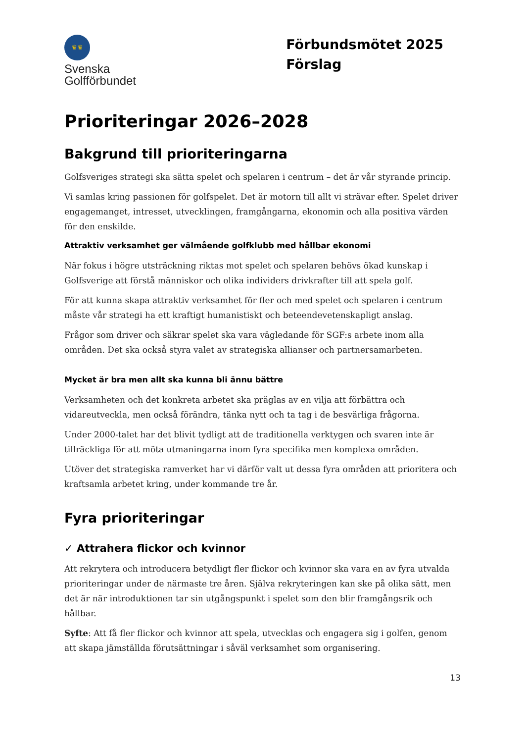♛♛
Svenska
Golfförbundet
Förbundsmötet 2025
Förslag
Prioriteringar 2026–2028
Bakgrund till prioriteringarna
Golfsveriges strategi ska sätta spelet och spelaren i centrum – det är vår styrande princip.
Vi samlas kring passionen för golfspelet. Det är motorn till allt vi strävar efter. Spelet driver engagemanget, intresset, utvecklingen, framgångarna, ekonomin och alla positiva värden för den enskilde.
Attraktiv verksamhet ger välmående golfklubb med hållbar ekonomi
När fokus i högre utsträckning riktas mot spelet och spelaren behövs ökad kunskap i Golfsverige att förstå människor och olika individers drivkrafter till att spela golf.
För att kunna skapa attraktiv verksamhet för fler och med spelet och spelaren i centrum måste vår strategi ha ett kraftigt humanistiskt och beteendevetenskapligt anslag.
Frågor som driver och säkrar spelet ska vara vägledande för SGF:s arbete inom alla områden. Det ska också styra valet av strategiska allianser och partnersamarbeten.
Mycket är bra men allt ska kunna bli ännu bättre
Verksamheten och det konkreta arbetet ska präglas av en vilja att förbättra och vidareutveckla, men också förändra, tänka nytt och ta tag i de besvärliga frågorna.
Under 2000-talet har det blivit tydligt att de traditionella verktygen och svaren inte är tillräckliga för att möta utmaningarna inom fyra specifika men komplexa områden.
Utöver det strategiska ramverket har vi därför valt ut dessa fyra områden att prioritera och kraftsamla arbetet kring, under kommande tre år.
Fyra prioriteringar
✓ Attrahera flickor och kvinnor
Att rekrytera och introducera betydligt fler flickor och kvinnor ska vara en av fyra utvalda prioriteringar under de närmaste tre åren. Själva rekryteringen kan ske på olika sätt, men det är när introduktionen tar sin utgångspunkt i spelet som den blir framgångsrik och hållbar.
Syfte: Att få fler flickor och kvinnor att spela, utvecklas och engagera sig i golfen, genom att skapa jämställda förutsättningar i såväl verksamhet som organisering.
13